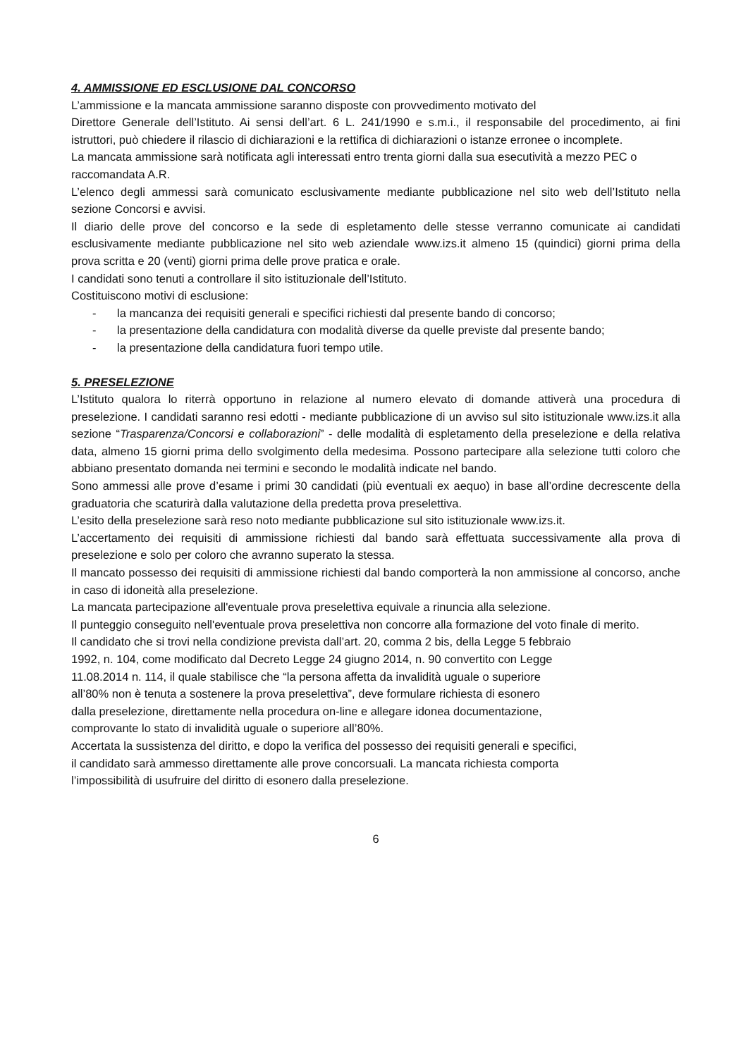4. AMMISSIONE ED ESCLUSIONE DAL CONCORSO
L’ammissione e la mancata ammissione saranno disposte con provvedimento motivato del
Direttore Generale dell’Istituto. Ai sensi dell’art. 6 L. 241/1990 e s.m.i., il responsabile del procedimento, ai fini istruttori, può chiedere il rilascio di dichiarazioni e la rettifica di dichiarazioni o istanze erronee o incomplete.
La mancata ammissione sarà notificata agli interessati entro trenta giorni dalla sua esecutività a mezzo PEC o raccomandata A.R.
L’elenco degli ammessi sarà comunicato esclusivamente mediante pubblicazione nel sito web dell’Istituto nella sezione Concorsi e avvisi.
Il diario delle prove del concorso e la sede di espletamento delle stesse verranno comunicate ai candidati esclusivamente mediante pubblicazione nel sito web aziendale www.izs.it almeno 15 (quindici) giorni prima della prova scritta e 20 (venti) giorni prima delle prove pratica e orale.
I candidati sono tenuti a controllare il sito istituzionale dell’Istituto.
Costituiscono motivi di esclusione:
- la mancanza dei requisiti generali e specifici richiesti dal presente bando di concorso;
- la presentazione della candidatura con modalità diverse da quelle previste dal presente bando;
- la presentazione della candidatura fuori tempo utile.
5. PRESELEZIONE
L’Istituto qualora lo riterrà opportuno in relazione al numero elevato di domande attiverà una procedura di preselezione. I candidati saranno resi edotti - mediante pubblicazione di un avviso sul sito istituzionale www.izs.it alla sezione “Trasparenza/Concorsi e collaborazioni” - delle modalità di espletamento della preselezione e della relativa data, almeno 15 giorni prima dello svolgimento della medesima. Possono partecipare alla selezione tutti coloro che abbiano presentato domanda nei termini e secondo le modalità indicate nel bando.
Sono ammessi alle prove d’esame i primi 30 candidati (più eventuali ex aequo) in base all’ordine decrescente della graduatoria che scaturirà dalla valutazione della predetta prova preselettiva.
L’esito della preselezione sarà reso noto mediante pubblicazione sul sito istituzionale www.izs.it.
L’accertamento dei requisiti di ammissione richiesti dal bando sarà effettuata successivamente alla prova di preselezione e solo per coloro che avranno superato la stessa.
Il mancato possesso dei requisiti di ammissione richiesti dal bando comporterà la non ammissione al concorso, anche in caso di idoneità alla preselezione.
La mancata partecipazione all'eventuale prova preselettiva equivale a rinuncia alla selezione.
Il punteggio conseguito nell'eventuale prova preselettiva non concorre alla formazione del voto finale di merito.
Il candidato che si trovi nella condizione prevista dall’art. 20, comma 2 bis, della Legge 5 febbraio
1992, n. 104, come modificato dal Decreto Legge 24 giugno 2014, n. 90 convertito con Legge
11.08.2014 n. 114, il quale stabilisce che “la persona affetta da invalidità uguale o superiore
all’80% non è tenuta a sostenere la prova preselettiva”, deve formulare richiesta di esonero
dalla preselezione, direttamente nella procedura on-line e allegare idonea documentazione,
comprovante lo stato di invalidità uguale o superiore all’80%.
Accertata la sussistenza del diritto, e dopo la verifica del possesso dei requisiti generali e specifici,
il candidato sarà ammesso direttamente alle prove concorsuali. La mancata richiesta comporta
l’impossibilità di usufruire del diritto di esonero dalla preselezione.
6